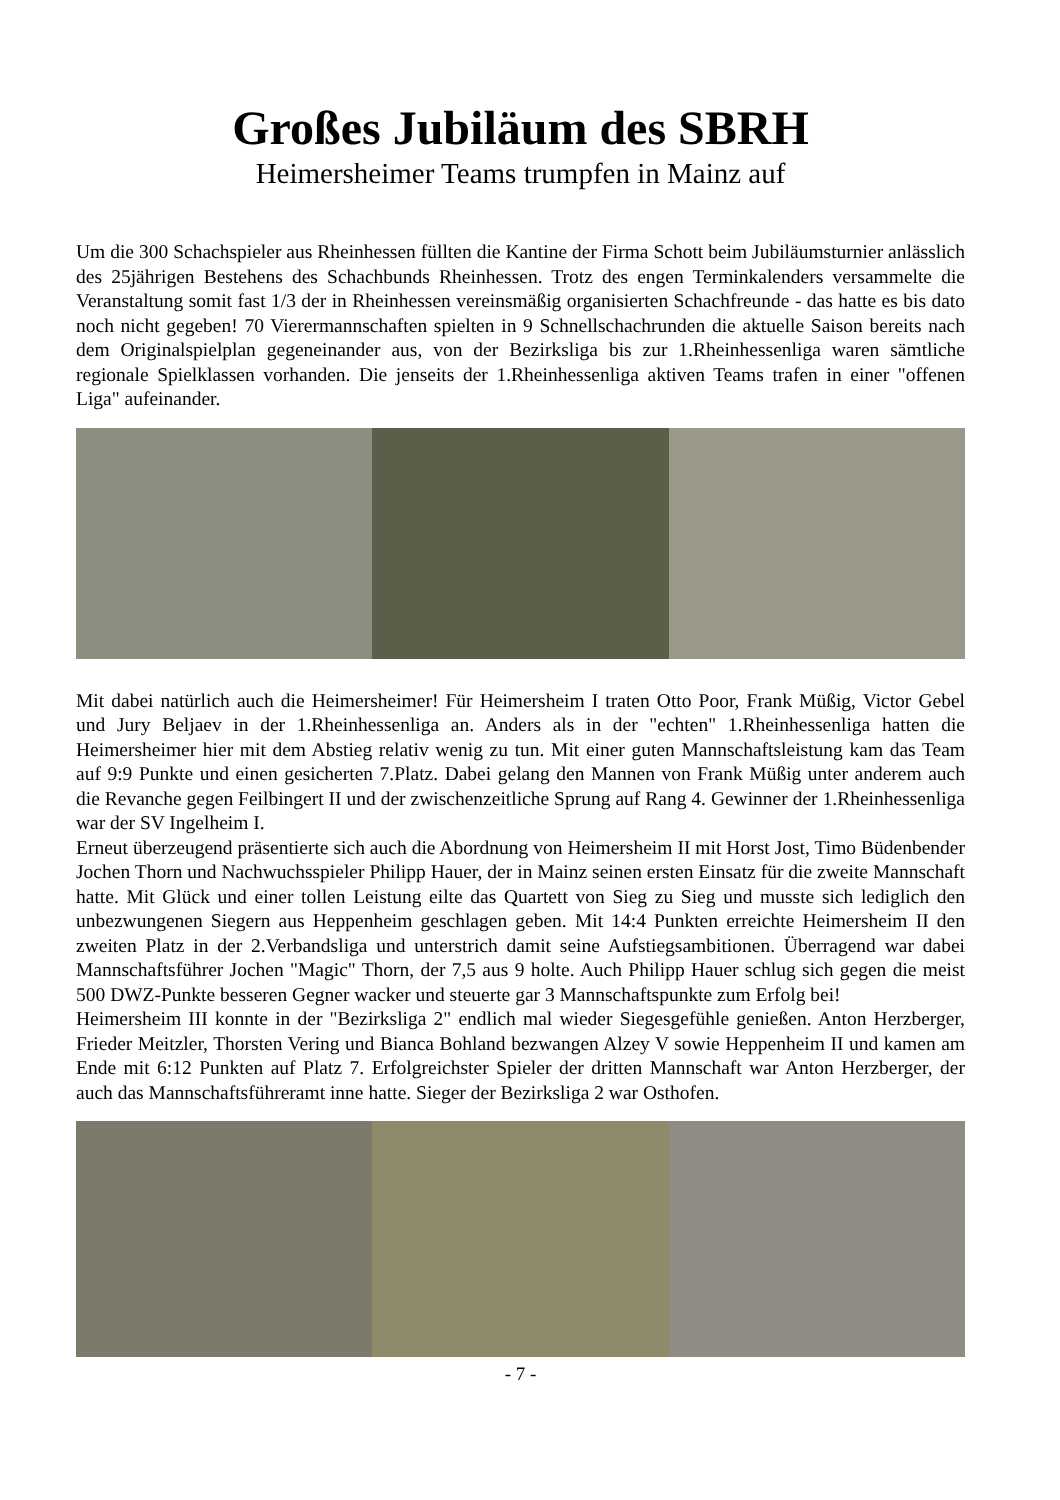Großes Jubiläum des SBRH
Heimersheimer Teams trumpfen in Mainz auf
Um die 300 Schachspieler aus Rheinhessen füllten die Kantine der Firma Schott beim Jubiläumsturnier anlässlich des 25jährigen Bestehens des Schachbunds Rheinhessen. Trotz des engen Terminkalenders versammelte die Veranstaltung somit fast 1/3 der in Rheinhessen vereinsmäßig organisierten Schachfreunde - das hatte es bis dato noch nicht gegeben! 70 Vierermannschaften spielten in 9 Schnellschachrunden die aktuelle Saison bereits nach dem Originalspielplan gegeneinander aus, von der Bezirksliga bis zur 1.Rheinhessenliga waren sämtliche regionale Spielklassen vorhanden. Die jenseits der 1.Rheinhessenliga aktiven Teams trafen in einer "offenen Liga" aufeinander.
Mit dabei natürlich auch die Heimersheimer! Für Heimersheim I traten Otto Poor, Frank Müßig, Victor Gebel und Jury Beljaev in der 1.Rheinhessenliga an. Anders als in der "echten" 1.Rheinhessenliga hatten die Heimersheimer hier mit dem Abstieg relativ wenig zu tun. Mit einer guten Mannschaftsleistung kam das Team auf 9:9 Punkte und einen gesicherten 7.Platz. Dabei gelang den Mannen von Frank Müßig unter anderem auch die Revanche gegen Feilbingert II und der zwischenzeitliche Sprung auf Rang 4. Gewinner der 1.Rheinhessenliga war der SV Ingelheim I.
Erneut überzeugend präsentierte sich auch die Abordnung von Heimersheim II mit Horst Jost, Timo Büdenbender Jochen Thorn und Nachwuchsspieler Philipp Hauer, der in Mainz seinen ersten Einsatz für die zweite Mannschaft hatte. Mit Glück und einer tollen Leistung eilte das Quartett von Sieg zu Sieg und musste sich lediglich den unbezwungenen Siegern aus Heppenheim geschlagen geben. Mit 14:4 Punkten erreichte Heimersheim II den zweiten Platz in der 2.Verbandsliga und unterstrich damit seine Aufstiegsambitionen. Überragend war dabei Mannschaftsführer Jochen "Magic" Thorn, der 7,5 aus 9 holte. Auch Philipp Hauer schlug sich gegen die meist 500 DWZ-Punkte besseren Gegner wacker und steuerte gar 3 Mannschaftspunkte zum Erfolg bei!
Heimersheim III konnte in der "Bezirksliga 2" endlich mal wieder Siegesgefühle genießen. Anton Herzberger, Frieder Meitzler, Thorsten Vering und Bianca Bohland bezwangen Alzey V sowie Heppenheim II und kamen am Ende mit 6:12 Punkten auf Platz 7. Erfolgreichster Spieler der dritten Mannschaft war Anton Herzberger, der auch das Mannschaftsführeramt inne hatte. Sieger der Bezirksliga 2 war Osthofen.
- 7 -